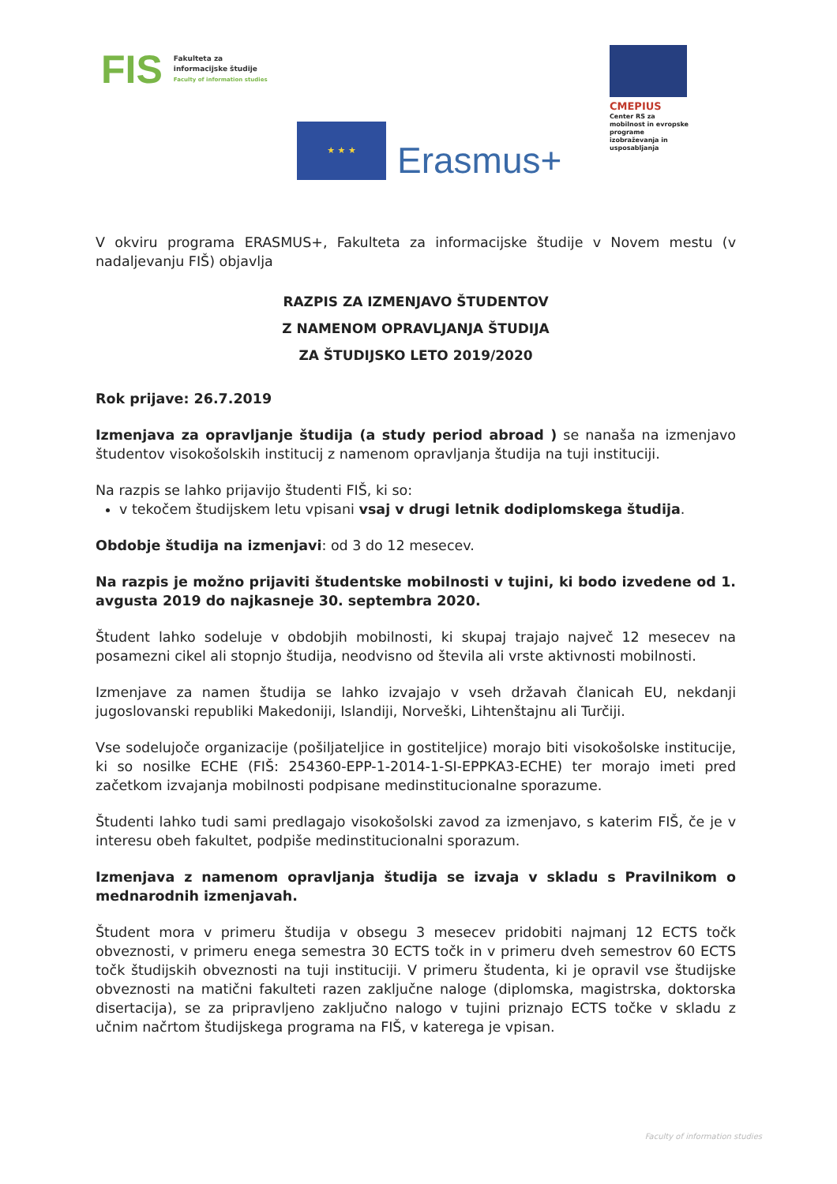FIS
Fakulteta za
informacijske študije
Faculty of information studies
CMEPIUS
Center RS za mobilnost in evropske programe izobraževanja in usposabljanja
★ ★ ★
Erasmus+
V okviru programa ERASMUS+, Fakulteta za informacijske študije v Novem mestu (v nadaljevanju FIŠ) objavlja
RAZPIS ZA IZMENJAVO ŠTUDENTOV
Z NAMENOM OPRAVLJANJA ŠTUDIJA
ZA ŠTUDIJSKO LETO 2019/2020
Rok prijave: 26.7.2019
Izmenjava za opravljanje študija (a study period abroad ) se nanaša na izmenjavo študentov visokošolskih institucij z namenom opravljanja študija na tuji instituciji.
Na razpis se lahko prijavijo študenti FIŠ, ki so:
v tekočem študijskem letu vpisani vsaj v drugi letnik dodiplomskega študija.
Obdobje študija na izmenjavi: od 3 do 12 mesecev.
Na razpis je možno prijaviti študentske mobilnosti v tujini, ki bodo izvedene od 1. avgusta 2019 do najkasneje 30. septembra 2020.
Študent lahko sodeluje v obdobjih mobilnosti, ki skupaj trajajo največ 12 mesecev na posamezni cikel ali stopnjo študija, neodvisno od števila ali vrste aktivnosti mobilnosti.
Izmenjave za namen študija se lahko izvajajo v vseh državah članicah EU, nekdanji jugoslovanski republiki Makedoniji, Islandiji, Norveški, Lihtenštajnu ali Turčiji.
Vse sodelujoče organizacije (pošiljateljice in gostiteljice) morajo biti visokošolske institucije, ki so nosilke ECHE (FIŠ: 254360-EPP-1-2014-1-SI-EPPKA3-ECHE) ter morajo imeti pred začetkom izvajanja mobilnosti podpisane medinstitucionalne sporazume.
Študenti lahko tudi sami predlagajo visokošolski zavod za izmenjavo, s katerim FIŠ, če je v interesu obeh fakultet, podpiše medinstitucionalni sporazum.
Izmenjava z namenom opravljanja študija se izvaja v skladu s Pravilnikom o mednarodnih izmenjavah.
Študent mora v primeru študija v obsegu 3 mesecev pridobiti najmanj 12 ECTS točk obveznosti, v primeru enega semestra 30 ECTS točk in v primeru dveh semestrov 60 ECTS točk študijskih obveznosti na tuji instituciji. V primeru študenta, ki je opravil vse študijske obveznosti na matični fakulteti razen zaključne naloge (diplomska, magistrska, doktorska disertacija), se za pripravljeno zaključno nalogo v tujini priznajo ECTS točke v skladu z učnim načrtom študijskega programa na FIŠ, v katerega je vpisan.
Faculty of information studies